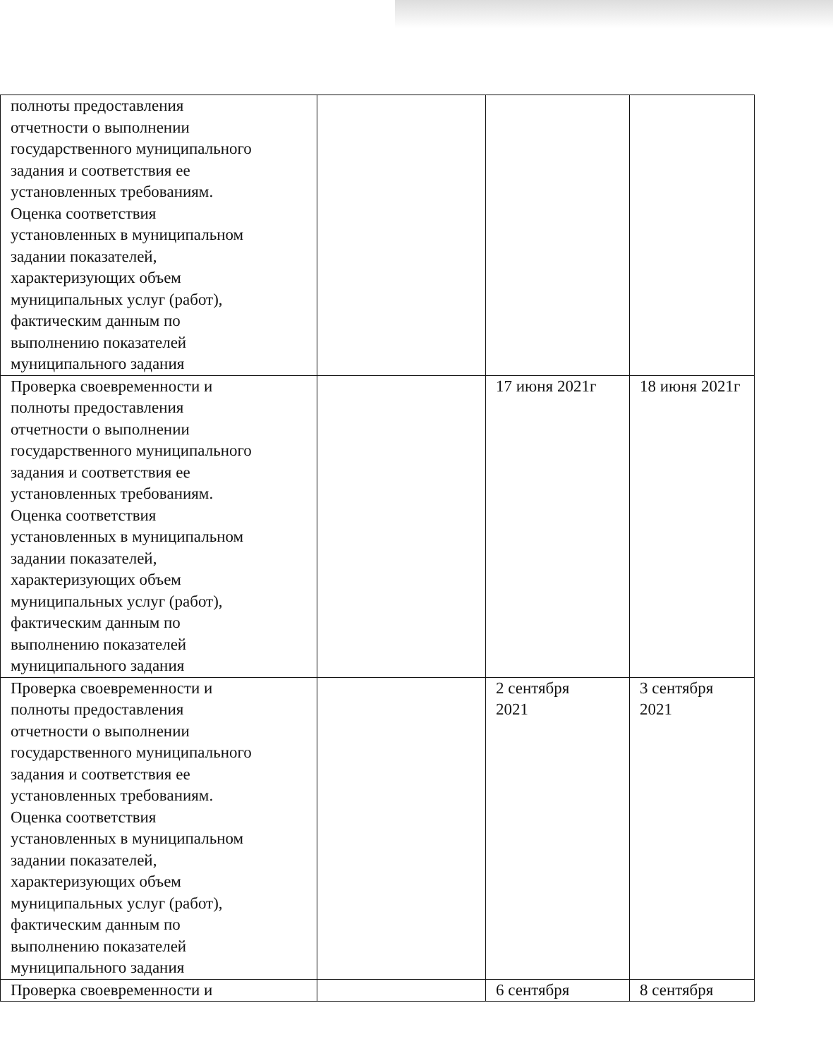| полноты предоставления отчетности о выполнении государственного муниципального задания и соответствия ее установленных требованиям. Оценка соответствия установленных в муниципальном задании показателей, характеризующих объем муниципальных услуг (работ), фактическим данным по выполнению показателей муниципального задания | | | |
| Проверка своевременности и полноты предоставления отчетности о выполнении государственного муниципального задания и соответствия ее установленных требованиям. Оценка соответствия установленных в муниципальном задании показателей, характеризующих объем муниципальных услуг (работ), фактическим данным по выполнению показателей муниципального задания | | 17 июня 2021г | 18 июня 2021г |
| Проверка своевременности и полноты предоставления отчетности о выполнении государственного муниципального задания и соответствия ее установленных требованиям. Оценка соответствия установленных в муниципальном задании показателей, характеризующих объем муниципальных услуг (работ), фактическим данным по выполнению показателей муниципального задания | | 2 сентября 2021 | 3 сентября 2021 |
| Проверка своевременности и | | 6 сентября | 8 сентября |